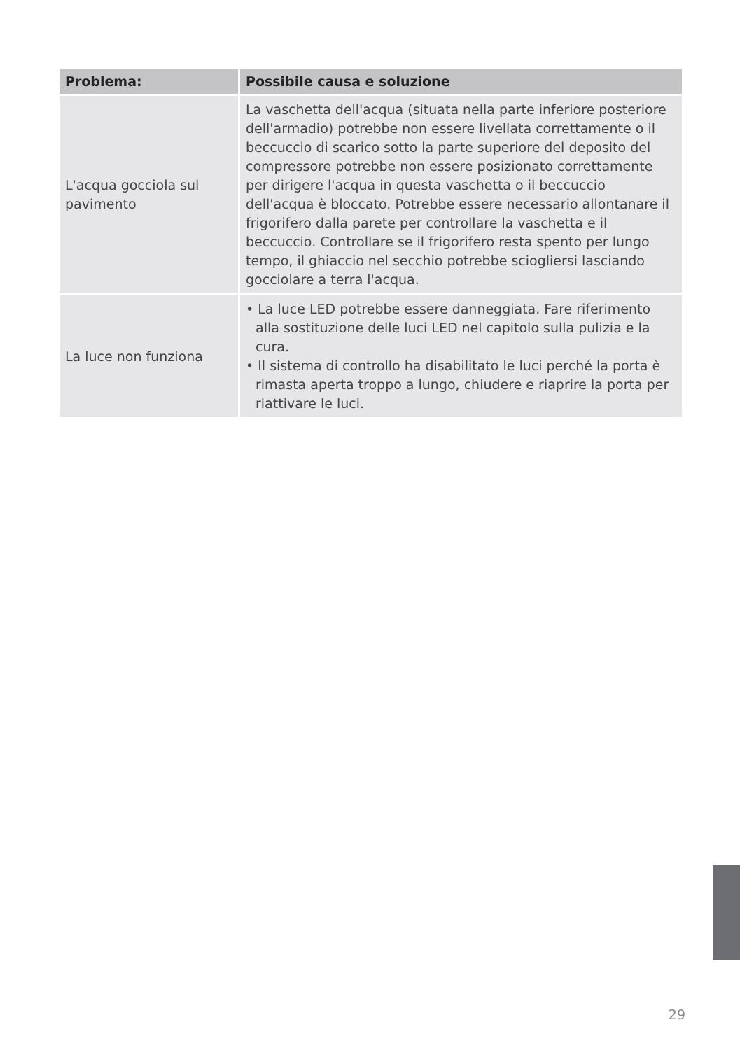| Problema: | Possibile causa e soluzione |
| --- | --- |
| L'acqua gocciola sul pavimento | La vaschetta dell'acqua (situata nella parte inferiore posteriore dell'armadio) potrebbe non essere livellata correttamente o il beccuccio di scarico sotto la parte superiore del deposito del compressore potrebbe non essere posizionato correttamente per dirigere l'acqua in questa vaschetta o il beccuccio dell'acqua è bloccato. Potrebbe essere necessario allontanare il frigorifero dalla parete per controllare la vaschetta e il beccuccio. Controllare se il frigorifero resta spento per lungo tempo, il ghiaccio nel secchio potrebbe sciogliersi lasciando gocciolare a terra l'acqua. |
| La luce non funziona | • La luce LED potrebbe essere danneggiata. Fare riferimento alla sostituzione delle luci LED nel capitolo sulla pulizia e la cura. • Il sistema di controllo ha disabilitato le luci perché la porta è rimasta aperta troppo a lungo, chiudere e riaprire la porta per riattivare le luci. |
29